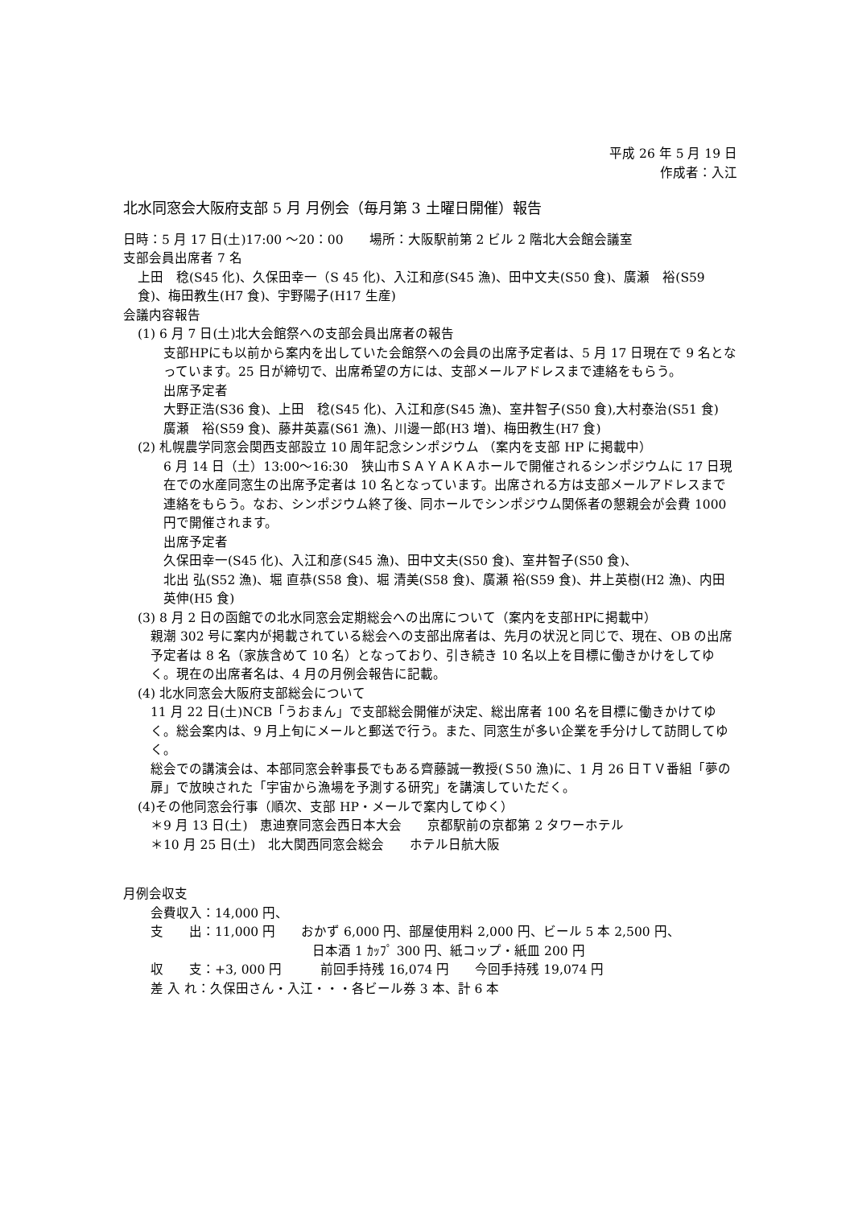平成 26 年 5 月 19 日
作成者：入江
北水同窓会大阪府支部 5 月 月例会（毎月第 3 土曜日開催）報告
日時：5 月 17 日(土)17:00 ～20：00　　場所：大阪駅前第 2 ビル 2 階北大会館会議室
支部会員出席者 7 名
上田　稔(S45 化)、久保田幸一（S 45 化)、入江和彦(S45 漁)、田中文夫(S50 食)、廣瀬　裕(S59 食)、梅田教生(H7 食)、宇野陽子(H17 生産)
会議内容報告
(1) 6 月 7 日(土)北大会館祭への支部会員出席者の報告
支部HPにも以前から案内を出していた会館祭への会員の出席予定者は、5 月 17 日現在で 9 名となっています。25 日が締切で、出席希望の方には、支部メールアドレスまで連絡をもらう。
出席予定者
大野正浩(S36 食)、上田　稔(S45 化)、入江和彦(S45 漁)、室井智子(S50 食),大村泰治(S51 食)　廣瀬　裕(S59 食)、藤井英嘉(S61 漁)、川邊一郎(H3 増)、梅田教生(H7 食)
(2) 札幌農学同窓会関西支部設立 10 周年記念シンポジウム （案内を支部 HP に掲載中）
6 月 14 日（土）13:00～16:30　狭山市ＳＡＹＡＫＡホールで開催されるシンポジウムに 17 日現在での水産同窓生の出席予定者は 10 名となっています。出席される方は支部メールアドレスまで連絡をもらう。なお、シンポジウム終了後、同ホールでシンポジウム関係者の懇親会が会費 1000 円で開催されます。
出席予定者
久保田幸一(S45 化)、入江和彦(S45 漁)、田中文夫(S50 食)、室井智子(S50 食)、
北出 弘(S52 漁)、堀 直恭(S58 食)、堀 清美(S58 食)、廣瀬 裕(S59 食)、井上英樹(H2 漁)、内田英伸(H5 食)
(3) 8 月 2 日の函館での北水同窓会定期総会への出席について（案内を支部HPに掲載中）
親潮 302 号に案内が掲載されている総会への支部出席者は、先月の状況と同じで、現在、OB の出席予定者は 8 名（家族含めて 10 名）となっており、引き続き 10 名以上を目標に働きかけをしてゆく。現在の出席者名は、4 月の月例会報告に記載。
(4) 北水同窓会大阪府支部総会について
11 月 22 日(土)NCB「うおまん」で支部総会開催が決定、総出席者 100 名を目標に働きかけてゆく。総会案内は、9 月上旬にメールと郵送で行う。また、同窓生が多い企業を手分けして訪問してゆく。
総会での講演会は、本部同窓会幹事長でもある齊藤誠一教授(Ｓ50 漁)に、1 月 26 日ＴＶ番組「夢の扉」で放映された「宇宙から漁場を予測する研究」を講演していただく。
(4)その他同窓会行事（順次、支部 HP・メールで案内してゆく）
＊9 月 13 日(土)　恵迪寮同窓会西日本大会　　京都駅前の京都第 2 タワーホテル
＊10 月 25 日(土)　北大関西同窓会総会　　ホテル日航大阪
月例会収支
会費収入：14,000 円、
支　　出：11,000 円　　おかず 6,000 円、部屋使用料 2,000 円、ビール 5 本 2,500 円、
日本酒 1 ｶｯﾌﾟ 300 円、紙コップ・紙皿 200 円
収　　支：+3, 000 円　　　前回手持残 16,074 円　　今回手持残 19,074 円
差 入 れ：久保田さん・入江・・・各ビール券 3 本、計 6 本